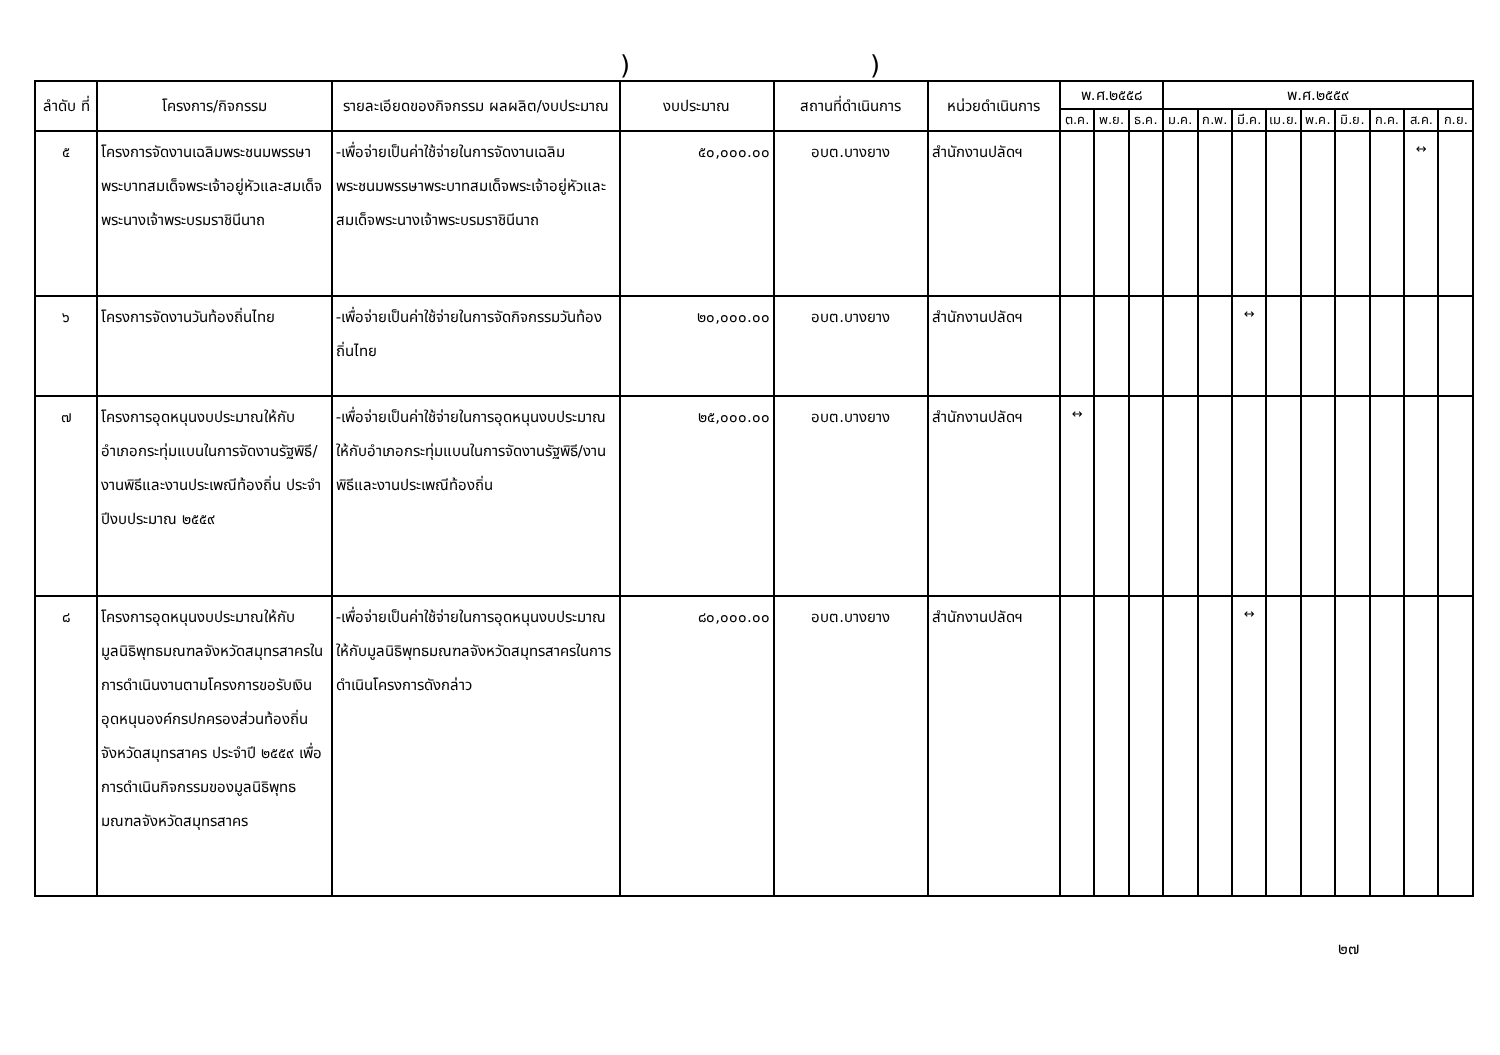))
| ลำดับ ที่ | โครงการ/กิจกรรม | รายละเอียดของกิจกรรม ผลผลิต/งบประมาณ | งบประมาณ | สถานที่ดำเนินการ | หน่วยดำเนินการ | พ.ศ.๒๕๕๘ | | | พ.ศ.๒๕๕๙ | | | | | | | | |
| --- | --- | --- | --- | --- | --- | --- | --- | --- | --- | --- | --- | --- | --- | --- | --- | --- | --- |
| | | | | | | ต.ค. | พ.ย. | ธ.ค. | ม.ค. | ก.พ. | มี.ค. | เม.ย. | พ.ค. | มิ.ย. | ก.ค. | ส.ค. | ก.ย. |
| ๕ | โครงการจัดงานเฉลิมพระชนมพรรษาพระบาทสมเด็จพระเจ้าอยู่หัวและสมเด็จพระนางเจ้าพระบรมราชินีนาถ | -เพื่อจ่ายเป็นค่าใช้จ่ายในการจัดงานเฉลิมพระชนมพรรษาพระบาทสมเด็จพระเจ้าอยู่หัวและสมเด็จพระนางเจ้าพระบรมราชินีนาถ | ๕๐,๐๐๐.๐๐ | อบต.บางยาง | สำนักงานปลัดฯ | | | | | | | | | | | ↔ | |
| ๖ | โครงการจัดงานวันท้องถิ่นไทย | -เพื่อจ่ายเป็นค่าใช้จ่ายในการจัดกิจกรรมวันท้องถิ่นไทย | ๒๐,๐๐๐.๐๐ | อบต.บางยาง | สำนักงานปลัดฯ | | | | | | ↔ | | | | | | |
| ๗ | โครงการอุดหนุนงบประมาณให้กับอำเภอกระทุ่มแบนในการจัดงานรัฐพิธี/งานพิธีและงานประเพณีท้องถิ่น ประจำปีงบประมาณ ๒๕๕๙ | -เพื่อจ่ายเป็นค่าใช้จ่ายในการอุดหนุนงบประมาณให้กับอำเภอกระทุ่มแบนในการจัดงานรัฐพิธี/งานพิธีและงานประเพณีท้องถิ่น | ๒๕,๐๐๐.๐๐ | อบต.บางยาง | สำนักงานปลัดฯ | ↔ | | | | | | | | | | | |
| ๘ | โครงการอุดหนุนงบประมาณให้กับมูลนิธิพุทธมณฑลจังหวัดสมุทรสาครในการดำเนินงานตามโครงการขอรับเงินอุดหนุนองค์กรปกครองส่วนท้องถิ่นจังหวัดสมุทรสาคร ประจำปี ๒๕๕๙ เพื่อการดำเนินกิจกรรมของมูลนิธิพุทธมณฑลจังหวัดสมุทรสาคร | -เพื่อจ่ายเป็นค่าใช้จ่ายในการอุดหนุนงบประมาณให้กับมูลนิธิพุทธมณฑลจังหวัดสมุทรสาครในการดำเนินโครงการดังกล่าว | ๘๐,๐๐๐.๐๐ | อบต.บางยาง | สำนักงานปลัดฯ | | | | | | ↔ | | | | | | |
๒๗